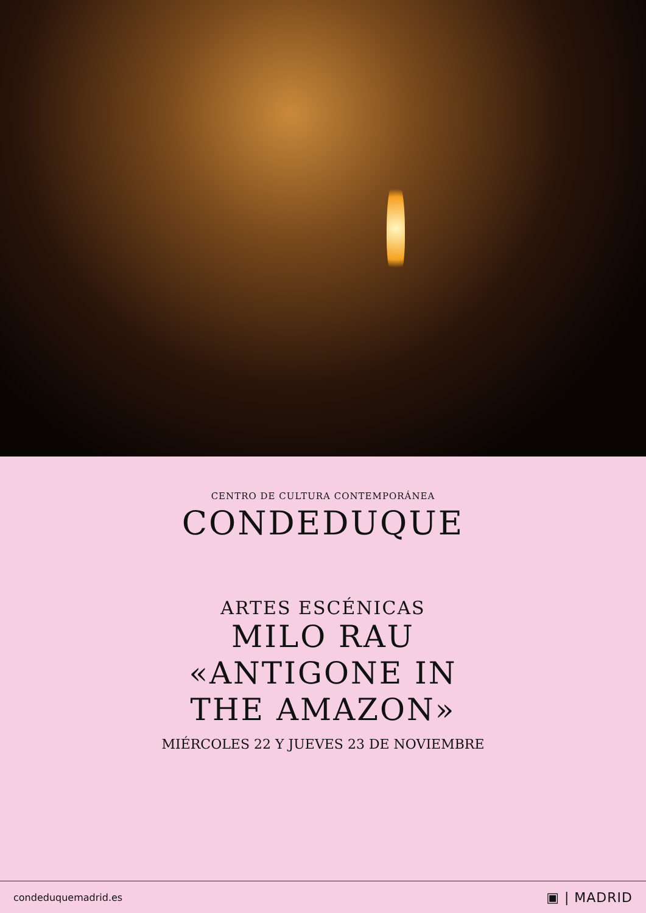CENTRO DE CULTURA CONTEMPORÁNEA
CONDEDUQUE
ARTES ESCÉNICAS
MILO RAU
«ANTIGONE IN
THE AMAZON»
MIÉRCOLES 22 Y JUEVES 23 DE NOVIEMBRE
condeduquemadrid.es ▣ | MADRID